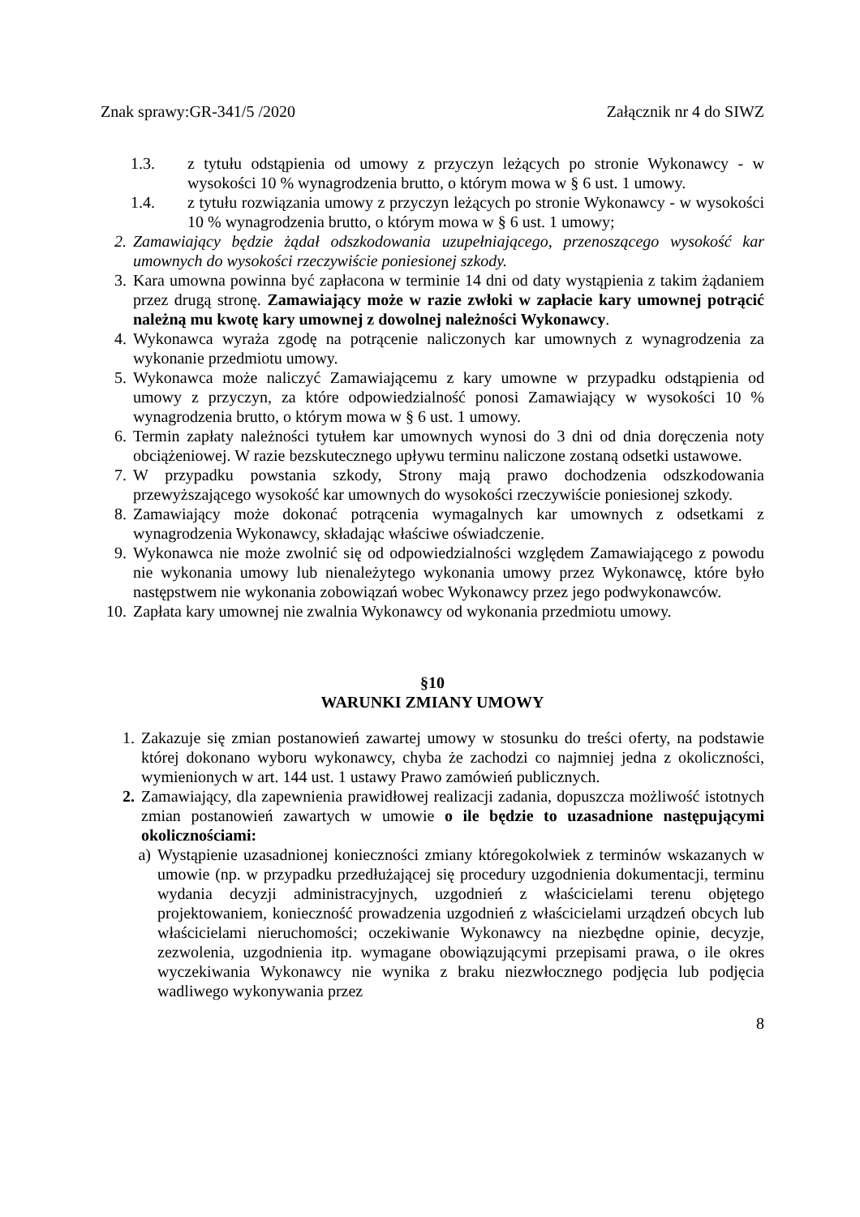Znak sprawy:GR-341/5 /2020 Załącznik nr 4 do SIWZ
1.3. z tytułu odstąpienia od umowy z przyczyn leżących po stronie Wykonawcy - w wysokości 10 % wynagrodzenia brutto, o którym mowa w § 6 ust. 1 umowy.
1.4. z tytułu rozwiązania umowy z przyczyn leżących po stronie Wykonawcy - w wysokości 10 % wynagrodzenia brutto, o którym mowa w § 6 ust. 1 umowy;
2. Zamawiający będzie żądał odszkodowania uzupełniającego, przenoszącego wysokość kar umownych do wysokości rzeczywiście poniesionej szkody.
3. Kara umowna powinna być zapłacona w terminie 14 dni od daty wystąpienia z takim żądaniem przez drugą stronę. Zamawiający może w razie zwłoki w zapłacie kary umownej potrącić należną mu kwotę kary umownej z dowolnej należności Wykonawcy.
4. Wykonawca wyraża zgodę na potrącenie naliczonych kar umownych z wynagrodzenia za wykonanie przedmiotu umowy.
5. Wykonawca może naliczyć Zamawiającemu z kary umowne w przypadku odstąpienia od umowy z przyczyn, za które odpowiedzialność ponosi Zamawiający w wysokości 10 % wynagrodzenia brutto, o którym mowa w § 6 ust. 1 umowy.
6. Termin zapłaty należności tytułem kar umownych wynosi do 3 dni od dnia doręczenia noty obciążeniowej. W razie bezskutecznego upływu terminu naliczone zostaną odsetki ustawowe.
7. W przypadku powstania szkody, Strony mają prawo dochodzenia odszkodowania przewyższającego wysokość kar umownych do wysokości rzeczywiście poniesionej szkody.
8. Zamawiający może dokonać potrącenia wymagalnych kar umownych z odsetkami z wynagrodzenia Wykonawcy, składając właściwe oświadczenie.
9. Wykonawca nie może zwolnić się od odpowiedzialności względem Zamawiającego z powodu nie wykonania umowy lub nienależytego wykonania umowy przez Wykonawcę, które było następstwem nie wykonania zobowiązań wobec Wykonawcy przez jego podwykonawców.
10. Zapłata kary umownej nie zwalnia Wykonawcy od wykonania przedmiotu umowy.
§10
WARUNKI ZMIANY UMOWY
1. Zakazuje się zmian postanowień zawartej umowy w stosunku do treści oferty, na podstawie której dokonano wyboru wykonawcy, chyba że zachodzi co najmniej jedna z okoliczności, wymienionych w art. 144 ust. 1 ustawy Prawo zamówień publicznych.
2. Zamawiający, dla zapewnienia prawidłowej realizacji zadania, dopuszcza możliwość istotnych zmian postanowień zawartych w umowie o ile będzie to uzasadnione następującymi okolicznościami:
a) Wystąpienie uzasadnionej konieczności zmiany któregokolwiek z terminów wskazanych w umowie (np. w przypadku przedłużającej się procedury uzgodnienia dokumentacji, terminu wydania decyzji administracyjnych, uzgodnień z właścicielami terenu objętego projektowaniem, konieczność prowadzenia uzgodnień z właścicielami urządzeń obcych lub właścicielami nieruchomości; oczekiwanie Wykonawcy na niezbędne opinie, decyzje, zezwolenia, uzgodnienia itp. wymagane obowiązującymi przepisami prawa, o ile okres wyczekiwania Wykonawcy nie wynika z braku niezwłocznego podjęcia lub podjęcia wadliwego wykonywania przez
8